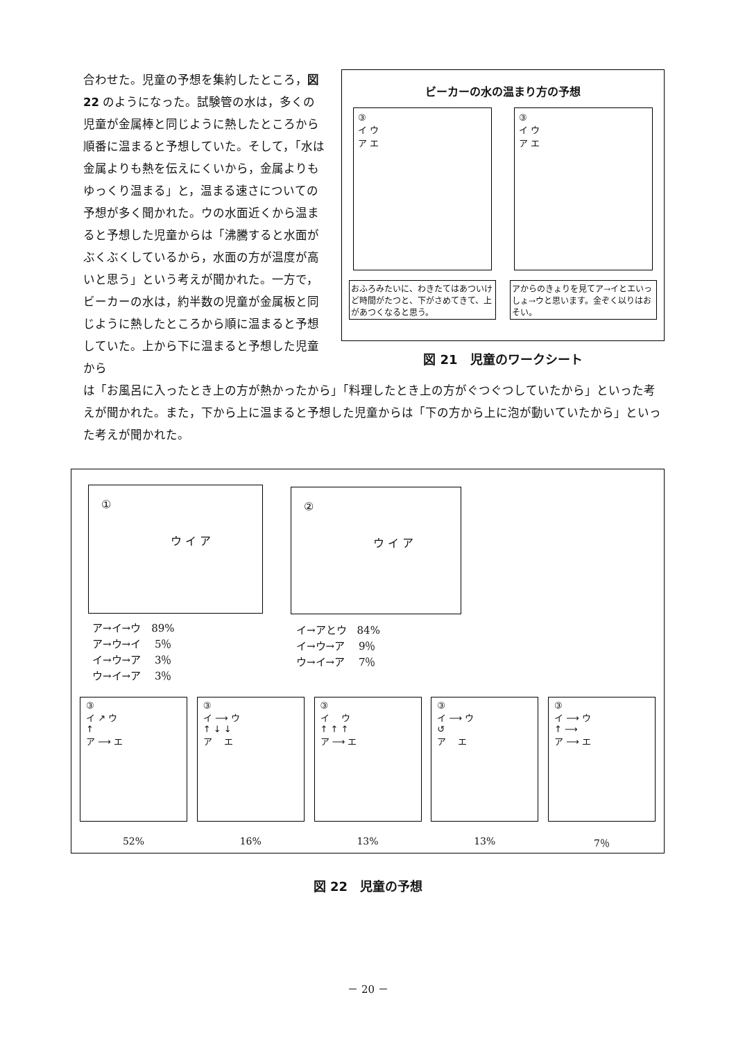合わせた。児童の予想を集約したところ，図 22 のようになった。試験管の水は，多くの児童が金属棒と同じように熱したところから順番に温まると予想していた。そして，「水は金属よりも熱を伝えにくいから，金属よりもゆっくり温まる」と，温まる速さについての予想が多く聞かれた。ウの水面近くから温まると予想した児童からは「沸騰すると水面がぶくぶくしているから，水面の方が温度が高いと思う」という考えが聞かれた。一方で，ビーカーの水は，約半数の児童が金属板と同じように熱したところから順に温まると予想していた。上から下に温まると予想した児童から
ビーカーの水の温まり方の予想
③
イ ウ
ア エ
③
イ ウ
ア エ
おふろみたいに、わきたてはあついけど時間がたつと、下がさめてきて、上があつくなると思う。
アからのきょりを見てア→イとエいっしょ→ウと思います。金ぞく以りはおそい。
図 21　児童のワークシート
は「お風呂に入ったとき上の方が熱かったから」「料理したとき上の方がぐつぐつしていたから」といった考えが聞かれた。また，下から上に温まると予想した児童からは「下の方から上に泡が動いていたから」といった考えが聞かれた。
①
ウ イ ア
ア→イ→ウ　89%
ア→ウ→イ　 5％
イ→ウ→ア　 3％
ウ→イ→ア　 3％
②
ウ イ ア
イ→アとウ　84%
イ→ウ→ア　 9％
ウ→イ→ア　 7％
③
イ ↗ ウ
↑
ア ⟶ エ
52%
③
イ ⟶ ウ
↑ ↓ ↓
ア　 エ
16%
③
イ　 ウ
↑ ↑ ↑
ア ⟶ エ
13%
③
イ ⟶ ウ
↺
ア　 エ
13%
③
イ ⟶ ウ
↑ ⟶
ア ⟶ エ
7％
図 22　児童の予想
－ 20 －